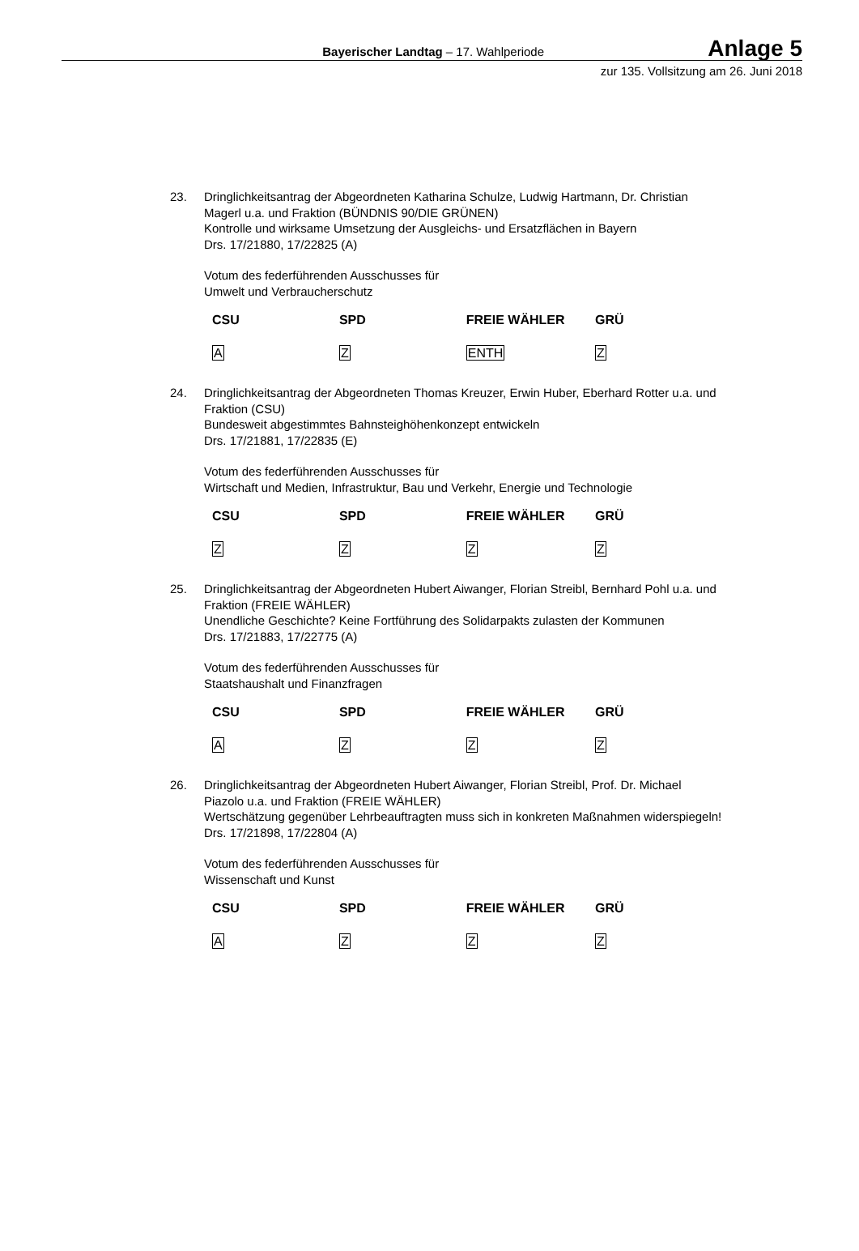Bayerischer Landtag – 17. Wahlperiode
Anlage 5
zur 135. Vollsitzung am 26. Juni 2018
23. Dringlichkeitsantrag der Abgeordneten Katharina Schulze, Ludwig Hartmann, Dr. Christian Magerl u.a. und Fraktion (BÜNDNIS 90/DIE GRÜNEN)
Kontrolle und wirksame Umsetzung der Ausgleichs- und Ersatzflächen in Bayern
Drs. 17/21880, 17/22825 (A)
Votum des federführenden Ausschusses für
Umwelt und Verbraucherschutz
| CSU | SPD | FREIE WÄHLER | GRÜ |
| --- | --- | --- | --- |
| A | Z | ENTH | Z |
24. Dringlichkeitsantrag der Abgeordneten Thomas Kreuzer, Erwin Huber, Eberhard Rotter u.a. und Fraktion (CSU)
Bundesweit abgestimmtes Bahnsteighöhenkonzept entwickeln
Drs. 17/21881, 17/22835 (E)
Votum des federführenden Ausschusses für
Wirtschaft und Medien, Infrastruktur, Bau und Verkehr, Energie und Technologie
| CSU | SPD | FREIE WÄHLER | GRÜ |
| --- | --- | --- | --- |
| Z | Z | Z | Z |
25. Dringlichkeitsantrag der Abgeordneten Hubert Aiwanger, Florian Streibl, Bernhard Pohl u.a. und Fraktion (FREIE WÄHLER)
Unendliche Geschichte? Keine Fortführung des Solidarpakts zulasten der Kommunen
Drs. 17/21883, 17/22775 (A)
Votum des federführenden Ausschusses für
Staatshaushalt und Finanzfragen
| CSU | SPD | FREIE WÄHLER | GRÜ |
| --- | --- | --- | --- |
| A | Z | Z | Z |
26. Dringlichkeitsantrag der Abgeordneten Hubert Aiwanger, Florian Streibl, Prof. Dr. Michael Piazolo u.a. und Fraktion (FREIE WÄHLER)
Wertschätzung gegenüber Lehrbeauftragten muss sich in konkreten Maßnahmen widerspiegeln!
Drs. 17/21898, 17/22804 (A)
Votum des federführenden Ausschusses für
Wissenschaft und Kunst
| CSU | SPD | FREIE WÄHLER | GRÜ |
| --- | --- | --- | --- |
| A | Z | Z | Z |